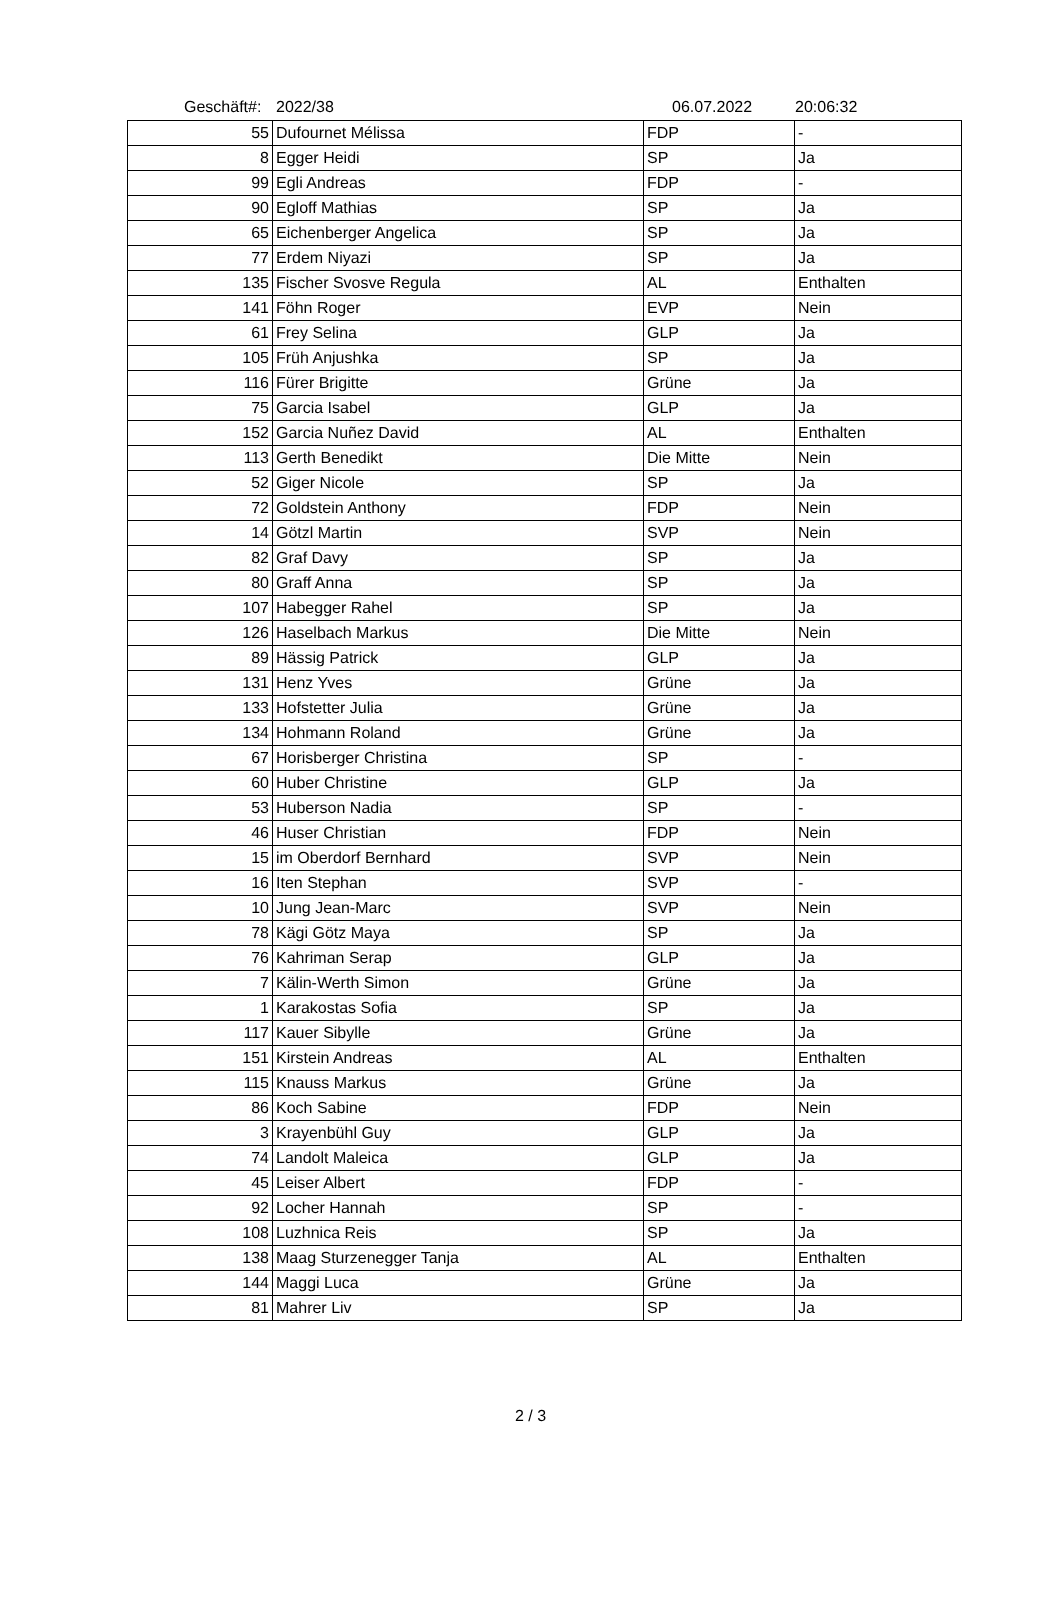Geschäft#: 2022/38 06.07.2022 20:06:32
| 55 | Dufournet Mélissa | FDP | - |
| 8 | Egger Heidi | SP | Ja |
| 99 | Egli Andreas | FDP | - |
| 90 | Egloff Mathias | SP | Ja |
| 65 | Eichenberger Angelica | SP | Ja |
| 77 | Erdem Niyazi | SP | Ja |
| 135 | Fischer Svosve Regula | AL | Enthalten |
| 141 | Föhn Roger | EVP | Nein |
| 61 | Frey Selina | GLP | Ja |
| 105 | Früh Anjushka | SP | Ja |
| 116 | Fürer Brigitte | Grüne | Ja |
| 75 | Garcia Isabel | GLP | Ja |
| 152 | Garcia Nuñez David | AL | Enthalten |
| 113 | Gerth Benedikt | Die Mitte | Nein |
| 52 | Giger Nicole | SP | Ja |
| 72 | Goldstein Anthony | FDP | Nein |
| 14 | Götzl Martin | SVP | Nein |
| 82 | Graf Davy | SP | Ja |
| 80 | Graff Anna | SP | Ja |
| 107 | Habegger Rahel | SP | Ja |
| 126 | Haselbach Markus | Die Mitte | Nein |
| 89 | Hässig Patrick | GLP | Ja |
| 131 | Henz Yves | Grüne | Ja |
| 133 | Hofstetter Julia | Grüne | Ja |
| 134 | Hohmann Roland | Grüne | Ja |
| 67 | Horisberger Christina | SP | - |
| 60 | Huber Christine | GLP | Ja |
| 53 | Huberson Nadia | SP | - |
| 46 | Huser Christian | FDP | Nein |
| 15 | im Oberdorf Bernhard | SVP | Nein |
| 16 | Iten Stephan | SVP | - |
| 10 | Jung Jean-Marc | SVP | Nein |
| 78 | Kägi Götz Maya | SP | Ja |
| 76 | Kahriman Serap | GLP | Ja |
| 7 | Kälin-Werth Simon | Grüne | Ja |
| 1 | Karakostas Sofia | SP | Ja |
| 117 | Kauer Sibylle | Grüne | Ja |
| 151 | Kirstein Andreas | AL | Enthalten |
| 115 | Knauss Markus | Grüne | Ja |
| 86 | Koch Sabine | FDP | Nein |
| 3 | Krayenbühl Guy | GLP | Ja |
| 74 | Landolt Maleica | GLP | Ja |
| 45 | Leiser Albert | FDP | - |
| 92 | Locher Hannah | SP | - |
| 108 | Luzhnica Reis | SP | Ja |
| 138 | Maag Sturzenegger Tanja | AL | Enthalten |
| 144 | Maggi Luca | Grüne | Ja |
| 81 | Mahrer Liv | SP | Ja |
2 / 3